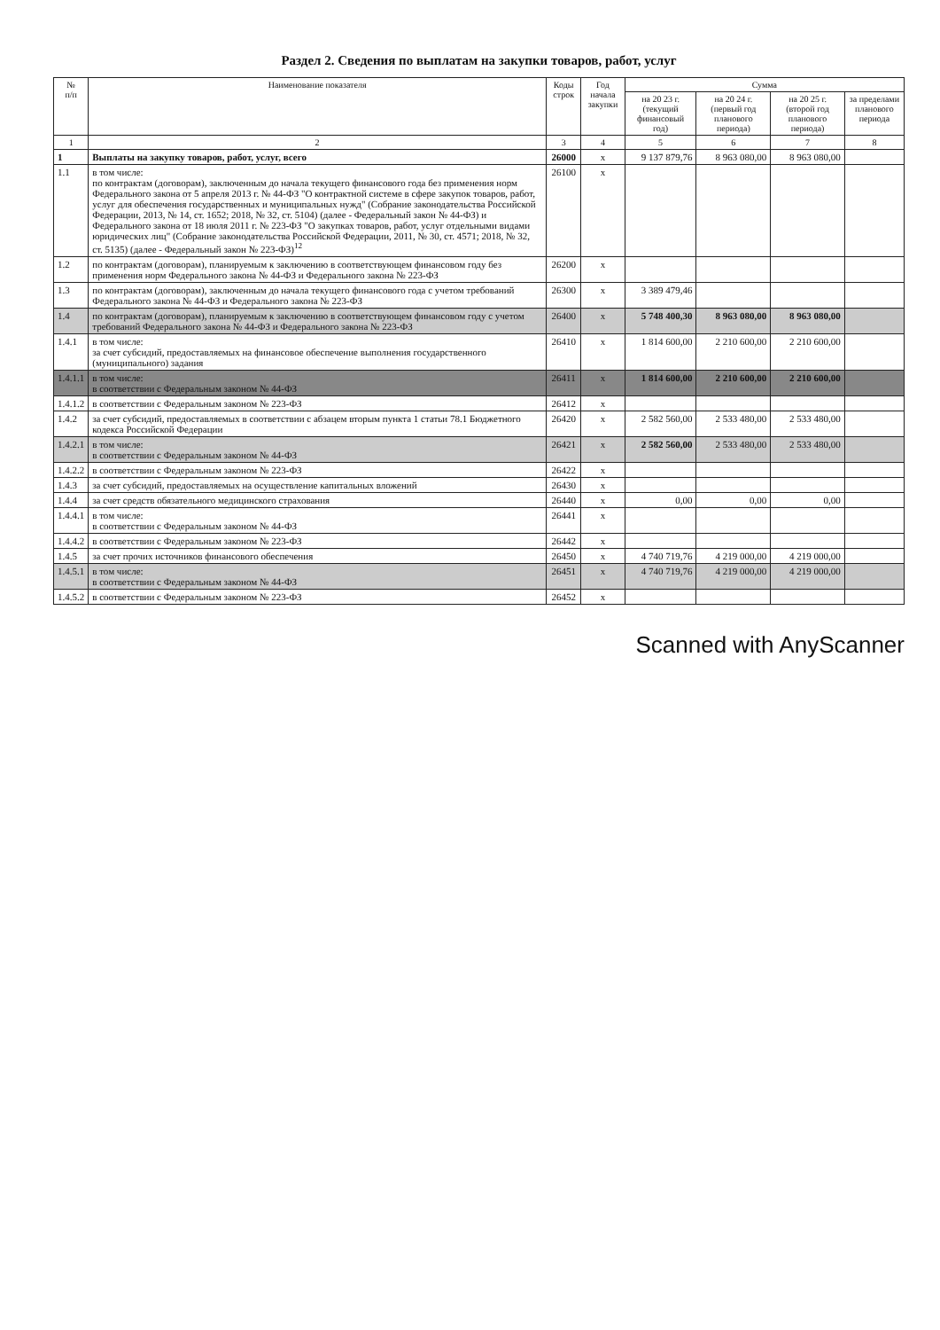Раздел 2. Сведения по выплатам на закупки товаров, работ, услуг
| № п/п | Наименование показателя | Коды строк | Год начала закупки | Сумма | | | |
| --- | --- | --- | --- | --- | --- | --- | --- |
| | | | | на 20 23 г. (текущий финансовый год) | на 20 24 г. (первый год планового периода) | на 20 25 г. (второй год планового периода) | за пределами планового периода |
| 1 | 2 | 3 | 4 | 5 | 6 | 7 | 8 |
| 1 | Выплаты на закупку товаров, работ, услуг, всего | 26000 | x | 9 137 879,76 | 8 963 080,00 | 8 963 080,00 | |
| 1.1 | в том числе: по контрактам (договорам), заключенным до начала текущего финансового года без применения норм Федерального закона от 5 апреля 2013 г. № 44-ФЗ "О контрактной системе в сфере закупок товаров, работ, услуг для обеспечения государственных и муниципальных нужд" (Собрание законодательства Российской Федерации, 2013, № 14, ст. 1652; 2018, № 32, ст. 5104) (далее - Федеральный закон № 44-ФЗ) и Федерального закона от 18 июля 2011 г. № 223-ФЗ "О закупках товаров, работ, услуг отдельными видами юридических лиц" (Собрание законодательства Российской Федерации, 2011, № 30, ст. 4571; 2018, № 32, ст. 5135) (далее - Федеральный закон № 223-ФЗ)<sup>12</sup> | 26100 | x | | | | |
| 1.2 | по контрактам (договорам), планируемым к заключению в соответствующем финансовом году без применения норм Федерального закона № 44-ФЗ и Федерального закона № 223-ФЗ | 26200 | x | | | | |
| 1.3 | по контрактам (договорам), заключенным до начала текущего финансового года с учетом требований Федерального закона № 44-ФЗ и Федерального закона № 223-ФЗ | 26300 | x | 3 389 479,46 | | | |
| 1.4 | по контрактам (договорам), планируемым к заключению в соответствующем финансовом году с учетом требований Федерального закона № 44-ФЗ и Федерального закона № 223-ФЗ | 26400 | x | 5 748 400,30 | 8 963 080,00 | 8 963 080,00 | |
| 1.4.1 | в том числе: за счет субсидий, предоставляемых на финансовое обеспечение выполнения государственного (муниципального) задания | 26410 | x | 1 814 600,00 | 2 210 600,00 | 2 210 600,00 | |
| 1.4.1.1 | в том числе: в соответствии с Федеральным законом № 44-ФЗ | 26411 | x | 1 814 600,00 | 2 210 600,00 | 2 210 600,00 | |
| 1.4.1.2 | в соответствии с Федеральным законом № 223-ФЗ | 26412 | x | | | | |
| 1.4.2 | за счет субсидий, предоставляемых в соответствии с абзацем вторым пункта 1 статьи 78.1 Бюджетного кодекса Российской Федерации | 26420 | x | 2 582 560,00 | 2 533 480,00 | 2 533 480,00 | |
| 1.4.2.1 | в том числе: в соответствии с Федеральным законом № 44-ФЗ | 26421 | x | 2 582 560,00 | 2 533 480,00 | 2 533 480,00 | |
| 1.4.2.2 | в соответствии с Федеральным законом № 223-ФЗ | 26422 | x | | | | |
| 1.4.3 | за счет субсидий, предоставляемых на осуществление капитальных вложений | 26430 | x | | | | |
| 1.4.4 | за счет средств обязательного медицинского страхования | 26440 | x | 0,00 | 0,00 | 0,00 | |
| 1.4.4.1 | в том числе: в соответствии с Федеральным законом № 44-ФЗ | 26441 | x | | | | |
| 1.4.4.2 | в соответствии с Федеральным законом № 223-ФЗ | 26442 | x | | | | |
| 1.4.5 | за счет прочих источников финансового обеспечения | 26450 | x | 4 740 719,76 | 4 219 000,00 | 4 219 000,00 | |
| 1.4.5.1 | в том числе: в соответствии с Федеральным законом № 44-ФЗ | 26451 | x | 4 740 719,76 | 4 219 000,00 | 4 219 000,00 | |
| 1.4.5.2 | в соответствии с Федеральным законом № 223-ФЗ | 26452 | x | | | | |
Scanned with AnyScanner